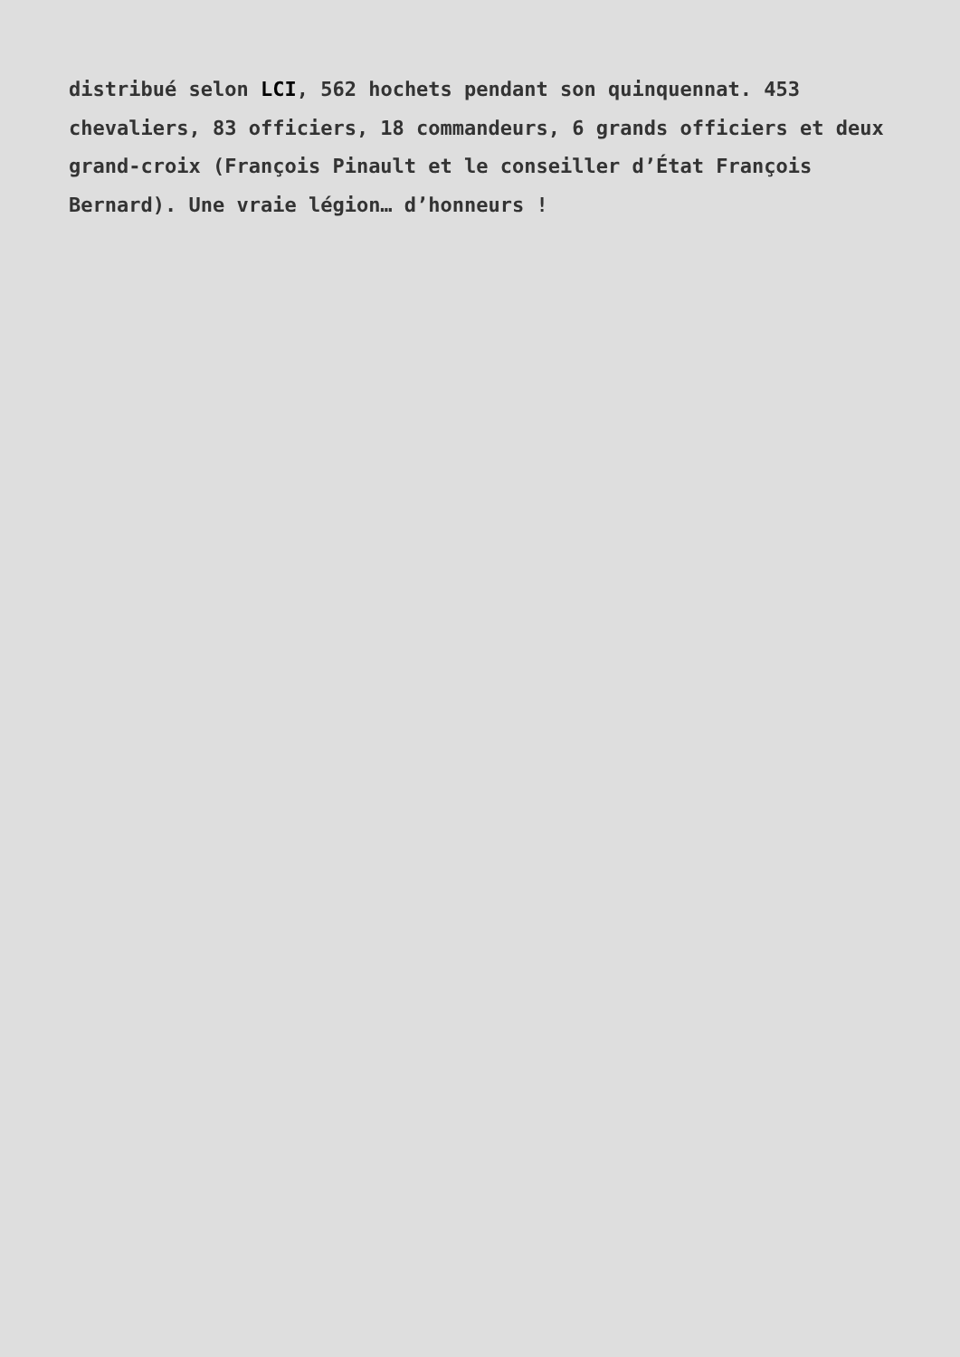distribué selon LCI, 562 hochets pendant son quinquennat. 453 chevaliers, 83 officiers, 18 commandeurs, 6 grands officiers et deux grand-croix (François Pinault et le conseiller d’État François Bernard). Une vraie légion… d’honneurs !